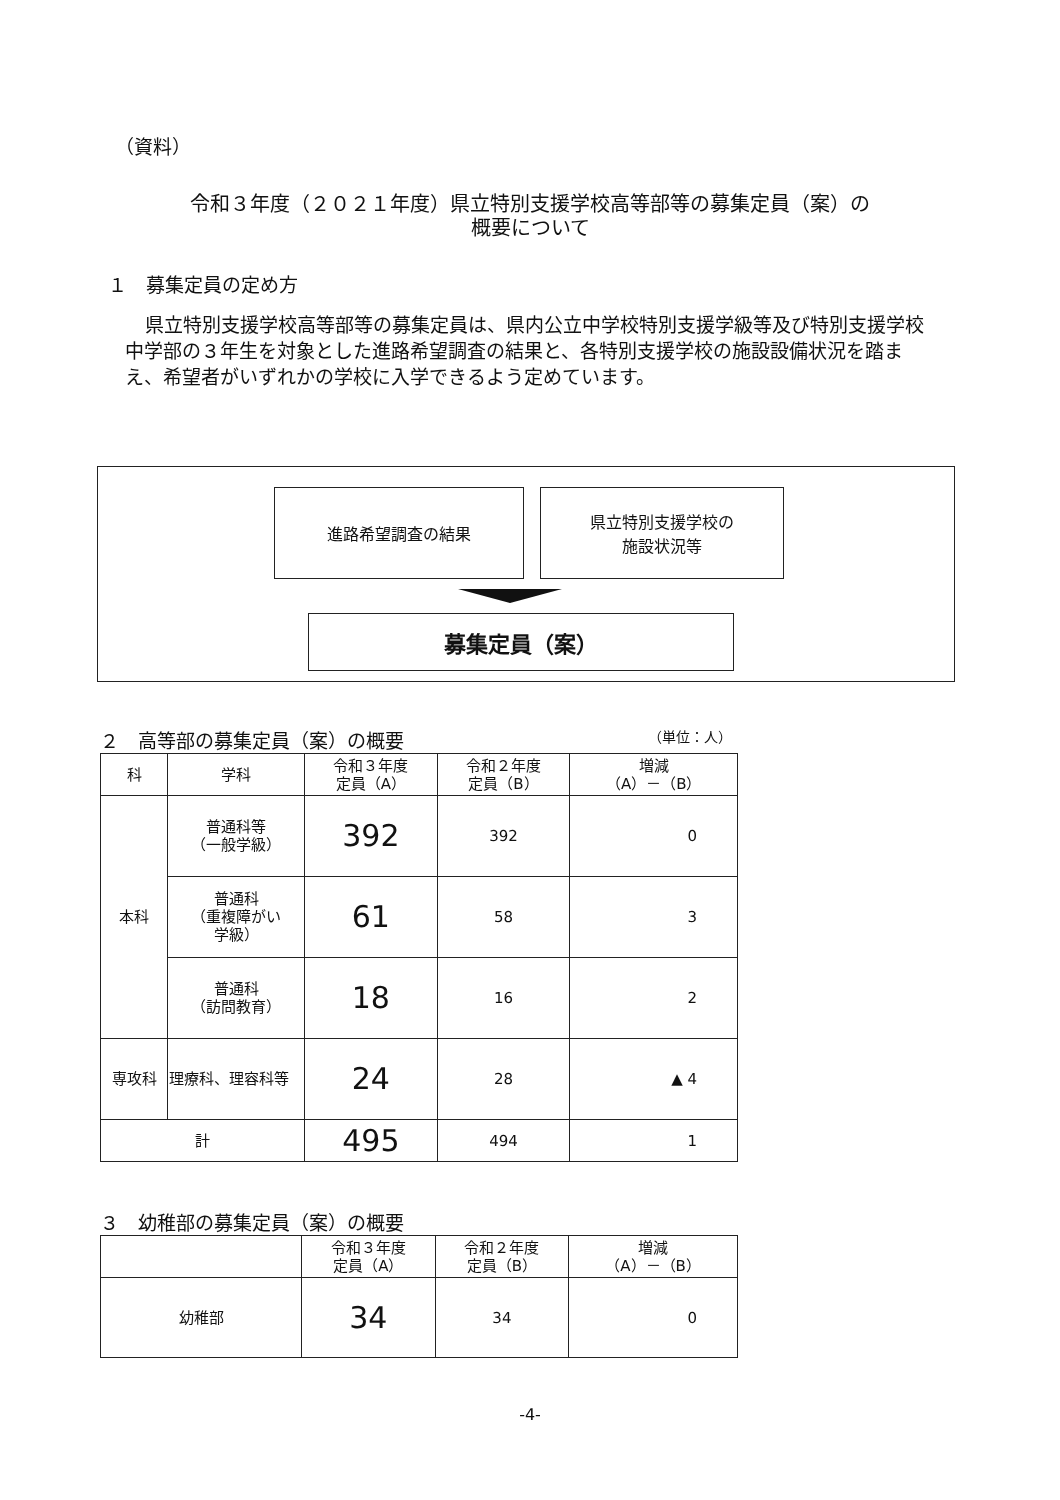（資料）
令和３年度（２０２１年度）県立特別支援学校高等部等の募集定員（案）の
概要について
１　募集定員の定め方
県立特別支援学校高等部等の募集定員は、県内公立中学校特別支援学級等及び特別支援学校中学部の３年生を対象とした進路希望調査の結果と、各特別支援学校の施設設備状況を踏まえ、希望者がいずれかの学校に入学できるよう定めています。
進路希望調査の結果
県立特別支援学校の
施設状況等
募集定員（案）
２　高等部の募集定員（案）の概要 （単位：人）
| 科 | 学科 | 令和３年度 定員（A） | 令和２年度 定員（B） | 増減 （A）－（B） |
| --- | --- | --- | --- | --- |
| 本科 | 普通科等 （一般学級） | 392 | 392 | 0 |
| | 普通科 （重複障がい 学級） | 61 | 58 | 3 |
| | 普通科 （訪問教育） | 18 | 16 | 2 |
| 専攻科 | 理療科、理容科等 | 24 | 28 | ▲ 4 |
| 計 | | 495 | 494 | 1 |
３　幼稚部の募集定員（案）の概要
| | 令和３年度 定員（A） | 令和２年度 定員（B） | 増減 （A）－（B） |
| --- | --- | --- | --- |
| 幼稚部 | 34 | 34 | 0 |
-4-